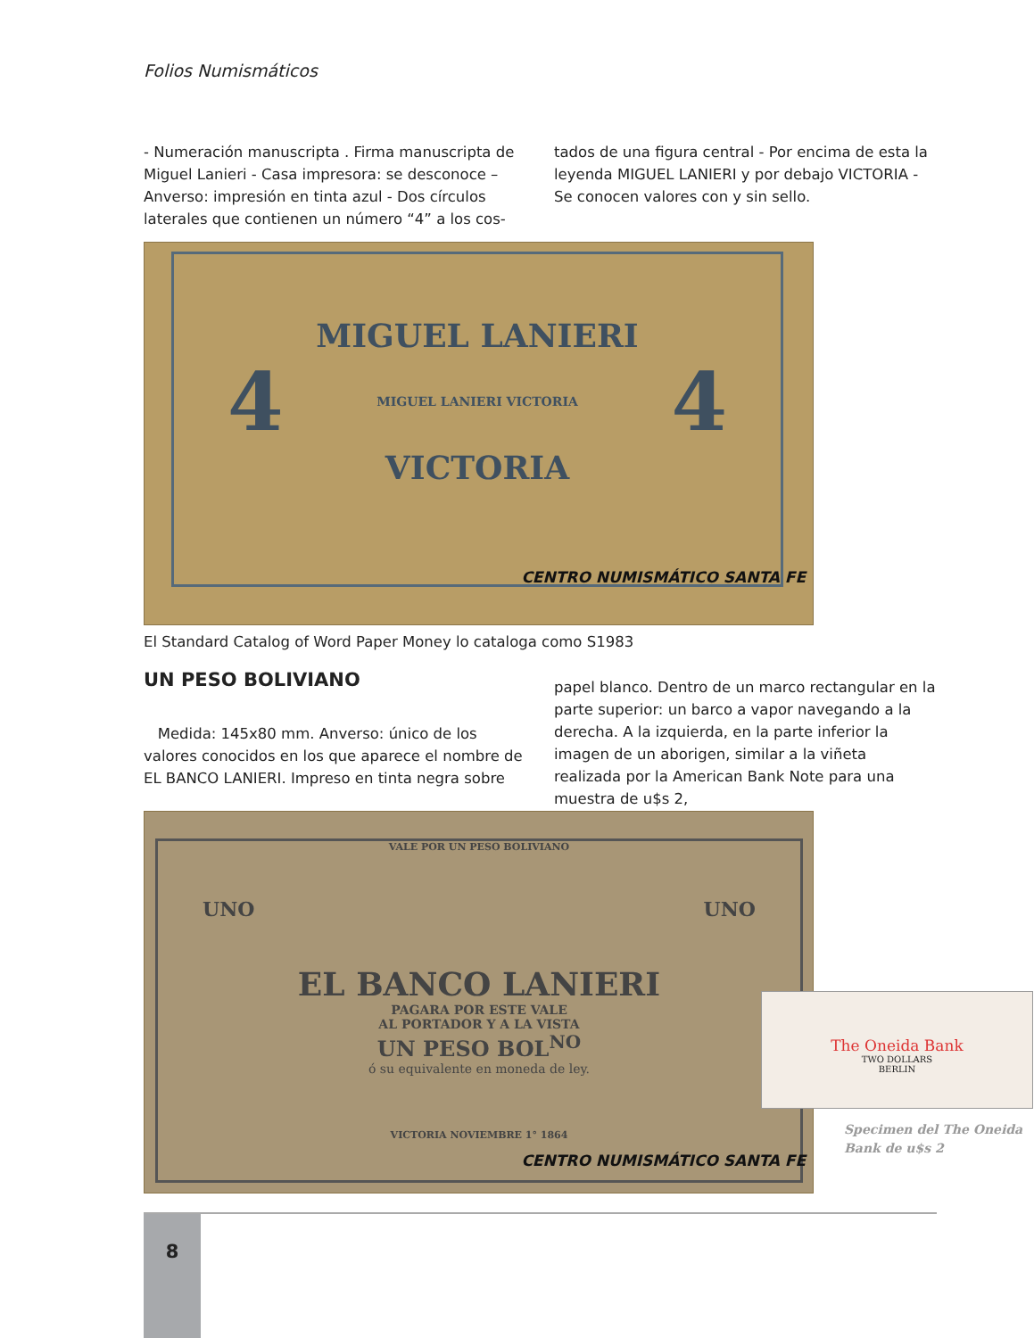Folios Numismáticos
- Numeración manuscripta . Firma manuscripta de Miguel Lanieri - Casa impresora: se desconoce – Anverso: impresión en tinta azul - Dos círculos laterales que contienen un número “4” a los cos-
tados de una figura central - Por encima de esta la leyenda MIGUEL LANIERI y por debajo VICTORIA - Se conocen valores con y sin sello.
MIGUEL LANIERI
4 MIGUEL LANIERI VICTORIA 4
VICTORIA
CENTRO NUMISMÁTICO SANTA FE
El Standard Catalog of Word Paper Money lo cataloga como S1983
UN PESO BOLIVIANO
Medida: 145x80 mm. Anverso: único de los valores conocidos en los que aparece el nombre de EL BANCO LANIERI. Impreso en tinta negra sobre
papel blanco. Dentro de un marco rectangular en la parte superior: un barco a vapor navegando a la derecha. A la izquierda, en la parte inferior la imagen de un aborigen, similar a la viñeta realizada por la American Bank Note para una muestra de u$s 2,
VALE POR UN PESO BOLIVIANO
UNO UNO
EL BANCO LANIERI
PAGARA POR ESTE VALE
AL PORTADOR Y A LA VISTA
UN PESO BOL<sup>NO</sup>
ó su equivalente en moneda de ley.
VICTORIA NOVIEMBRE 1° 1864
CENTRO NUMISMÁTICO SANTA FE
The Oneida Bank
TWO DOLLARS
BERLIN
Specimen del The Oneida
Bank de u$s 2
8